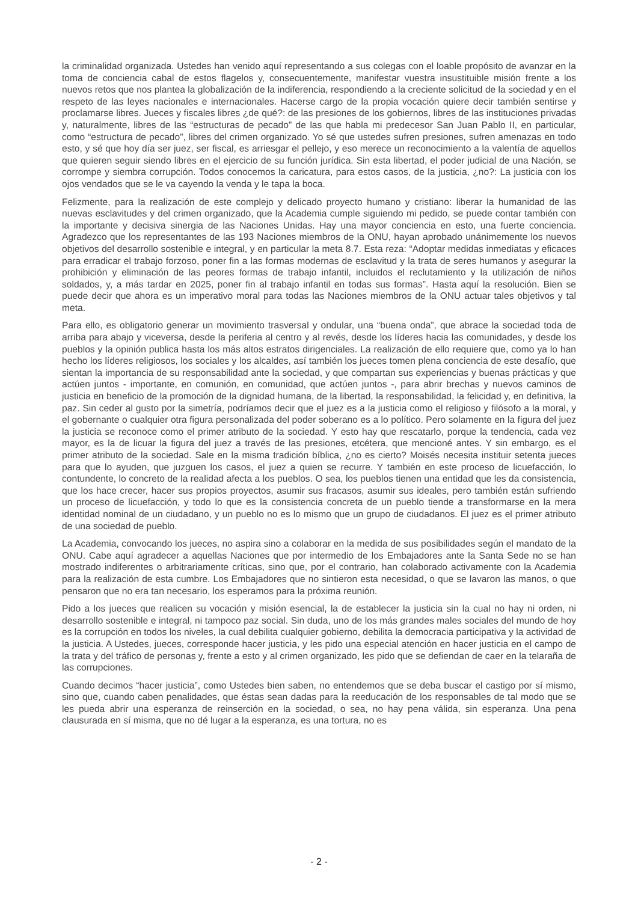la criminalidad organizada. Ustedes han venido aquí representando a sus colegas con el loable propósito de avanzar en la toma de conciencia cabal de estos flagelos y, consecuentemente, manifestar vuestra insustituible misión frente a los nuevos retos que nos plantea la globalización de la indiferencia, respondiendo a la creciente solicitud de la sociedad y en el respeto de las leyes nacionales e internacionales. Hacerse cargo de la propia vocación quiere decir también sentirse y proclamarse libres. Jueces y fiscales libres ¿de qué?: de las presiones de los gobiernos, libres de las instituciones privadas y, naturalmente, libres de las “estructuras de pecado” de las que habla mi predecesor San Juan Pablo II, en particular, como “estructura de pecado”, libres del crimen organizado. Yo sé que ustedes sufren presiones, sufren amenazas en todo esto, y sé que hoy día ser juez, ser fiscal, es arriesgar el pellejo, y eso merece un reconocimiento a la valentía de aquellos que quieren seguir siendo libres en el ejercicio de su función jurídica. Sin esta libertad, el poder judicial de una Nación, se corrompe y siembra corrupción. Todos conocemos la caricatura, para estos casos, de la justicia, ¿no?: La justicia con los ojos vendados que se le va cayendo la venda y le tapa la boca.
Felizmente, para la realización de este complejo y delicado proyecto humano y cristiano: liberar la humanidad de las nuevas esclavitudes y del crimen organizado, que la Academia cumple siguiendo mi pedido, se puede contar también con la importante y decisiva sinergia de las Naciones Unidas. Hay una mayor conciencia en esto, una fuerte conciencia. Agradezco que los representantes de las 193 Naciones miembros de la ONU, hayan aprobado unánimemente los nuevos objetivos del desarrollo sostenible e integral, y en particular la meta 8.7. Esta reza: “Adoptar medidas inmediatas y eficaces para erradicar el trabajo forzoso, poner fin a las formas modernas de esclavitud y la trata de seres humanos y asegurar la prohibición y eliminación de las peores formas de trabajo infantil, incluidos el reclutamiento y la utilización de niños soldados, y, a más tardar en 2025, poner fin al trabajo infantil en todas sus formas”. Hasta aquí la resolución. Bien se puede decir que ahora es un imperativo moral para todas las Naciones miembros de la ONU actuar tales objetivos y tal meta.
Para ello, es obligatorio generar un movimiento trasversal y ondular, una “buena onda”, que abrace la sociedad toda de arriba para abajo y viceversa, desde la periferia al centro y al revés, desde los líderes hacia las comunidades, y desde los pueblos y la opinión publica hasta los más altos estratos dirigenciales. La realización de ello requiere que, como ya lo han hecho los líderes religiosos, los sociales y los alcaldes, así también los jueces tomen plena conciencia de este desafío, que sientan la importancia de su responsabilidad ante la sociedad, y que compartan sus experiencias y buenas prácticas y que actúen juntos - importante, en comunión, en comunidad, que actúen juntos -, para abrir brechas y nuevos caminos de justicia en beneficio de la promoción de la dignidad humana, de la libertad, la responsabilidad, la felicidad y, en definitiva, la paz. Sin ceder al gusto por la simetría, podríamos decir que el juez es a la justicia como el religioso y filósofo a la moral, y el gobernante o cualquier otra figura personalizada del poder soberano es a lo político. Pero solamente en la figura del juez la justicia se reconoce como el primer atributo de la sociedad. Y esto hay que rescatarlo, porque la tendencia, cada vez mayor, es la de licuar la figura del juez a través de las presiones, etcétera, que mencioné antes. Y sin embargo, es el primer atributo de la sociedad. Sale en la misma tradición bíblica, ¿no es cierto? Moisés necesita instituir setenta jueces para que lo ayuden, que juzguen los casos, el juez a quien se recurre. Y también en este proceso de licuefacción, lo contundente, lo concreto de la realidad afecta a los pueblos. O sea, los pueblos tienen una entidad que les da consistencia, que los hace crecer, hacer sus propios proyectos, asumir sus fracasos, asumir sus ideales, pero también están sufriendo un proceso de licuefacción, y todo lo que es la consistencia concreta de un pueblo tiende a transformarse en la mera identidad nominal de un ciudadano, y un pueblo no es lo mismo que un grupo de ciudadanos. El juez es el primer atributo de una sociedad de pueblo.
La Academia, convocando los jueces, no aspira sino a colaborar en la medida de sus posibilidades según el mandato de la ONU. Cabe aquí agradecer a aquellas Naciones que por intermedio de los Embajadores ante la Santa Sede no se han mostrado indiferentes o arbitrariamente críticas, sino que, por el contrario, han colaborado activamente con la Academia para la realización de esta cumbre. Los Embajadores que no sintieron esta necesidad, o que se lavaron las manos, o que pensaron que no era tan necesario, los esperamos para la próxima reunión.
Pido a los jueces que realicen su vocación y misión esencial, la de establecer la justicia sin la cual no hay ni orden, ni desarrollo sostenible e integral, ni tampoco paz social. Sin duda, uno de los más grandes males sociales del mundo de hoy es la corrupción en todos los niveles, la cual debilita cualquier gobierno, debilita la democracia participativa y la actividad de la justicia. A Ustedes, jueces, corresponde hacer justicia, y les pido una especial atención en hacer justicia en el campo de la trata y del tráfico de personas y, frente a esto y al crimen organizado, les pido que se defiendan de caer en la telaraña de las corrupciones.
Cuando decimos “hacer justicia”, como Ustedes bien saben, no entendemos que se deba buscar el castigo por sí mismo, sino que, cuando caben penalidades, que éstas sean dadas para la reeducación de los responsables de tal modo que se les pueda abrir una esperanza de reinserción en la sociedad, o sea, no hay pena válida, sin esperanza. Una pena clausurada en sí misma, que no dé lugar a la esperanza, es una tortura, no es
- 2 -